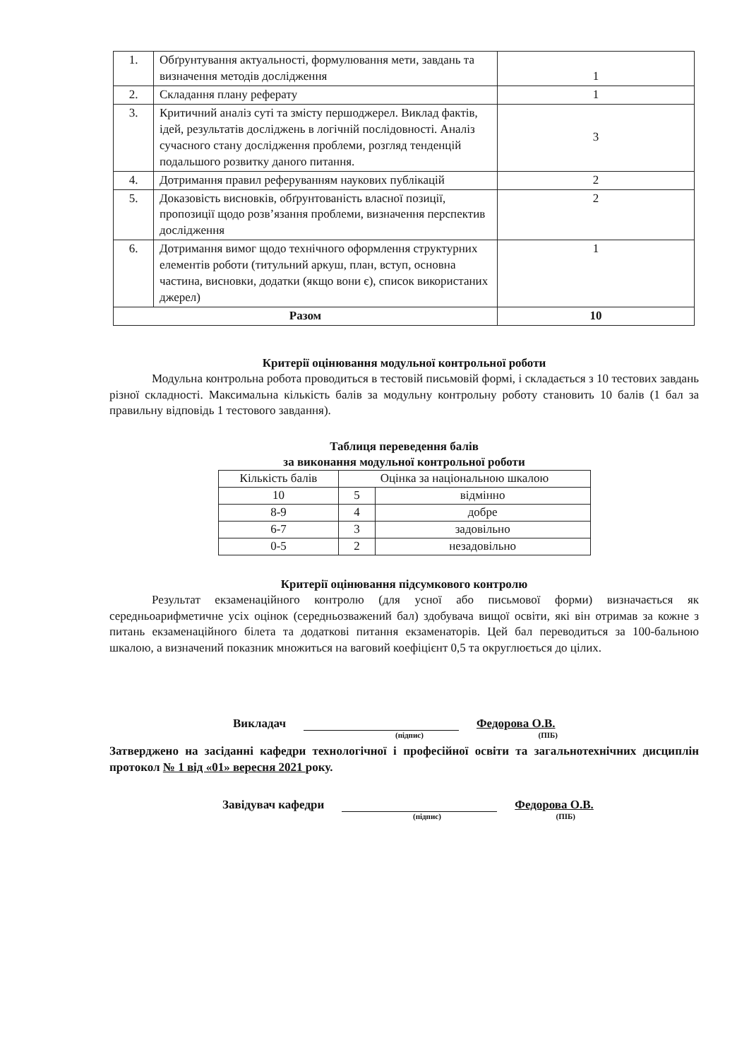| 1. | Обґрунтування актуальності, формулювання мети, завдань та визначення методів дослідження | 1 |
| 2. | Складання плану реферату | 1 |
| 3. | Критичний аналіз суті та змісту першоджерел. Виклад фактів, ідей, результатів досліджень в логічній послідовності. Аналіз сучасного стану дослідження проблеми, розгляд тенденцій подальшого розвитку даного питання. | 3 |
| 4. | Дотримання правил реферуванням наукових публікацій | 2 |
| 5. | Доказовість висновків, обґрунтованість власної позиції, пропозиції щодо розв’язання проблеми, визначення перспектив дослідження | 2 |
| 6. | Дотримання вимог щодо технічного оформлення структурних елементів роботи (титульний аркуш, план, вступ, основна частина, висновки, додатки (якщо вони є), список використаних джерел) | 1 |
| Разом | | 10 |
Критерії оцінювання модульної контрольної роботи
Модульна контрольна робота проводиться в тестовій письмовій формі, і складається з 10 тестових завдань різної складності. Максимальна кількість балів за модульну контрольну роботу становить 10 балів (1 бал за правильну відповідь 1 тестового завдання).
Таблиця переведення балів
за виконання модульної контрольної роботи
| Кількість балів | Оцінка за національною шкалою | |
| --- | --- | --- |
| 10 | 5 | відмінно |
| 8-9 | 4 | добре |
| 6-7 | 3 | задовільно |
| 0-5 | 2 | незадовільно |
Критерії оцінювання підсумкового контролю
Результат екзаменаційного контролю (для усної або письмової форми) визначається як середньоарифметичне усіх оцінок (середньозважений бал) здобувача вищої освіти, які він отримав за кожне з питань екзаменаційного білета та додаткові питання екзаменаторів. Цей бал переводиться за 100-бальною шкалою, а визначений показник множиться на ваговий коефіцієнт 0,5 та округлюється до цілих.
Викладач Федорова О.В.
(підпис) (ПІБ)
Затверджено на засіданні кафедри технологічної і професійної освіти та загальнотехнічних дисциплін протокол № 1 від «01» вересня 2021 року.
Завідувач кафедри Федорова О.В.
(підпис) (ПІБ)